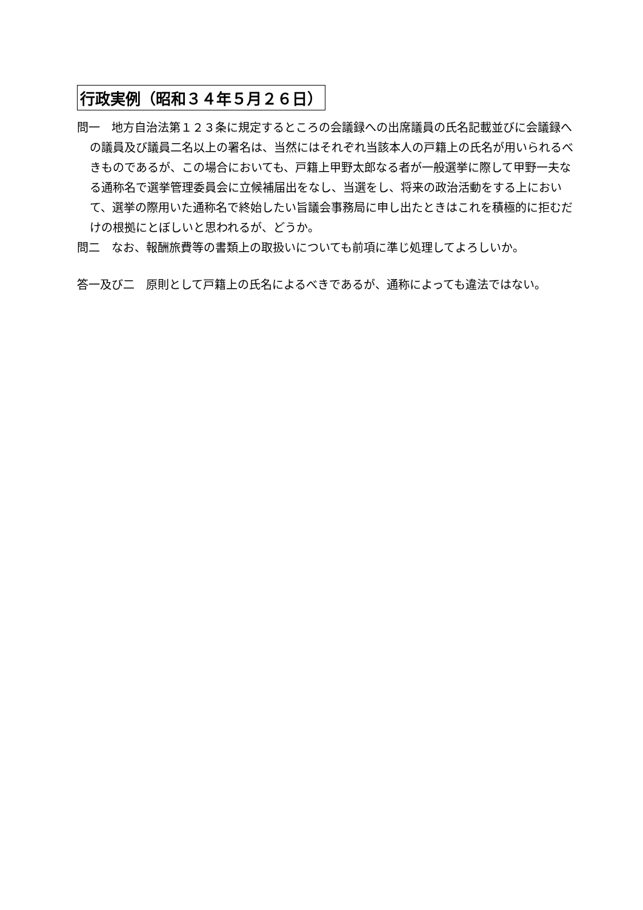行政実例（昭和３４年５月２６日）
問一　地方自治法第１２３条に規定するところの会議録への出席議員の氏名記載並びに会議録への議員及び議員二名以上の署名は、当然にはそれぞれ当該本人の戸籍上の氏名が用いられるべきものであるが、この場合においても、戸籍上甲野太郎なる者が一般選挙に際して甲野一夫なる通称名で選挙管理委員会に立候補届出をなし、当選をし、将来の政治活動をする上において、選挙の際用いた通称名で終始したい旨議会事務局に申し出たときはこれを積極的に拒むだけの根拠にとぼしいと思われるが、どうか。
問二　なお、報酬旅費等の書類上の取扱いについても前項に準じ処理してよろしいか。
答一及び二　原則として戸籍上の氏名によるべきであるが、通称によっても違法ではない。